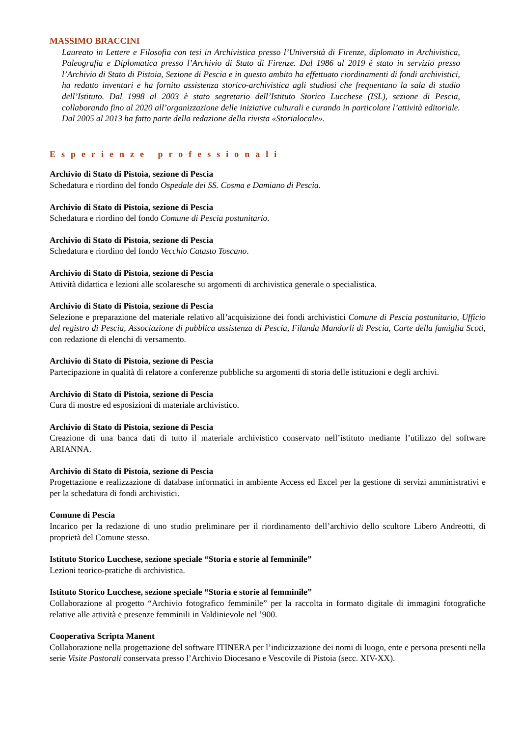MASSIMO BRACCINI
Laureato in Lettere e Filosofia con tesi in Archivistica presso l’Università di Firenze, diplomato in Archivistica, Paleografia e Diplomatica presso l’Archivio di Stato di Firenze. Dal 1986 al 2019 è stato in servizio presso l’Archivio di Stato di Pistoia, Sezione di Pescia e in questo ambito ha effettuato riordinamenti di fondi archivistici, ha redatto inventari e ha fornito assistenza storico-archivistica agli studiosi che frequentano la sala di studio dell’Istituto. Dal 1998 al 2003 è stato segretario dell’Istituto Storico Lucchese (ISL), sezione di Pescia, collaborando fino al 2020 all’organizzazione delle iniziative culturali e curando in particolare l’attività editoriale. Dal 2005 al 2013 ha fatto parte della redazione della rivista «Storialocale».
Esperienze professionali
Archivio di Stato di Pistoia, sezione di Pescia
Schedatura e riordino del fondo Ospedale dei SS. Cosma e Damiano di Pescia.
Archivio di Stato di Pistoia, sezione di Pescia
Schedatura e riordino del fondo Comune di Pescia postunitario.
Archivio di Stato di Pistoia, sezione di Pescia
Schedatura e riordino del fondo Vecchio Catasto Toscano.
Archivio di Stato di Pistoia, sezione di Pescia
Attività didattica e lezioni alle scolaresche su argomenti di archivistica generale o specialistica.
Archivio di Stato di Pistoia, sezione di Pescia
Selezione e preparazione del materiale relativo all’acquisizione dei fondi archivistici Comune di Pescia postunitario, Ufficio del registro di Pescia, Associazione di pubblica assistenza di Pescia, Filanda Mandorli di Pescia, Carte della famiglia Scoti, con redazione di elenchi di versamento.
Archivio di Stato di Pistoia, sezione di Pescia
Partecipazione in qualità di relatore a conferenze pubbliche su argomenti di storia delle istituzioni e degli archivi.
Archivio di Stato di Pistoia, sezione di Pescia
Cura di mostre ed esposizioni di materiale archivistico.
Archivio di Stato di Pistoia, sezione di Pescia
Creazione di una banca dati di tutto il materiale archivistico conservato nell’istituto mediante l’utilizzo del software ARIANNA.
Archivio di Stato di Pistoia, sezione di Pescia
Progettazione e realizzazione di database informatici in ambiente Access ed Excel per la gestione di servizi amministrativi e per la schedatura di fondi archivistici.
Comune di Pescia
Incarico per la redazione di uno studio preliminare per il riordinamento dell’archivio dello scultore Libero Andreotti, di proprietà del Comune stesso.
Istituto Storico Lucchese, sezione speciale “Storia e storie al femminile”
Lezioni teorico-pratiche di archivistica.
Istituto Storico Lucchese, sezione speciale “Storia e storie al femminile”
Collaborazione al progetto “Archivio fotografico femminile” per la raccolta in formato digitale di immagini fotografiche relative alle attività e presenze femminili in Valdinievole nel ’900.
Cooperativa Scripta Manent
Collaborazione nella progettazione del software ITINERA per l’indicizzazione dei nomi di luogo, ente e persona presenti nella serie Visite Pastorali conservata presso l’Archivio Diocesano e Vescovile di Pistoia (secc. XIV-XX).